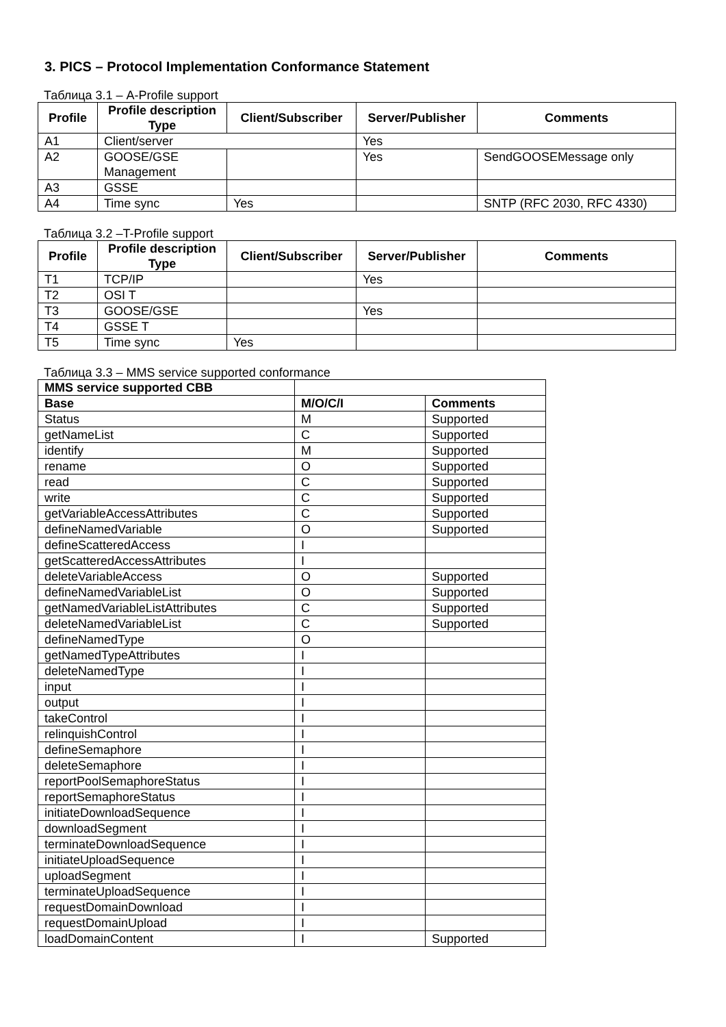3. PICS – Protocol Implementation Conformance Statement
Таблица 3.1 – A-Profile support
| Profile | Profile description Type | Client/Subscriber | Server/Publisher | Comments |
| --- | --- | --- | --- | --- |
| A1 | Client/server | | Yes | |
| A2 | GOOSE/GSE Management | | Yes | SendGOOSEMessage only |
| A3 | GSSE | | | |
| A4 | Time sync | Yes | | SNTP (RFC 2030, RFC 4330) |
Таблица 3.2 –T-Profile support
| Profile | Profile description Type | Client/Subscriber | Server/Publisher | Comments |
| --- | --- | --- | --- | --- |
| T1 | TCP/IP | | Yes | |
| T2 | OSI T | | | |
| T3 | GOOSE/GSE | | Yes | |
| T4 | GSSE T | | | |
| T5 | Time sync | Yes | | |
Таблица 3.3 – MMS service supported conformance
| MMS service supported CBB | | |
| --- | --- | --- |
| Base | M/O/C/I | Comments |
| Status | M | Supported |
| getNameList | C | Supported |
| identify | M | Supported |
| rename | O | Supported |
| read | C | Supported |
| write | C | Supported |
| getVariableAccessAttributes | C | Supported |
| defineNamedVariable | O | Supported |
| defineScatteredAccess | I | |
| getScatteredAccessAttributes | I | |
| deleteVariableAccess | O | Supported |
| defineNamedVariableList | O | Supported |
| getNamedVariableListAttributes | C | Supported |
| deleteNamedVariableList | C | Supported |
| defineNamedType | O | |
| getNamedTypeAttributes | I | |
| deleteNamedType | I | |
| input | I | |
| output | I | |
| takeControl | I | |
| relinquishControl | I | |
| defineSemaphore | I | |
| deleteSemaphore | I | |
| reportPoolSemaphoreStatus | I | |
| reportSemaphoreStatus | I | |
| initiateDownloadSequence | I | |
| downloadSegment | I | |
| terminateDownloadSequence | I | |
| initiateUploadSequence | I | |
| uploadSegment | I | |
| terminateUploadSequence | I | |
| requestDomainDownload | I | |
| requestDomainUpload | I | |
| loadDomainContent | I | Supported |